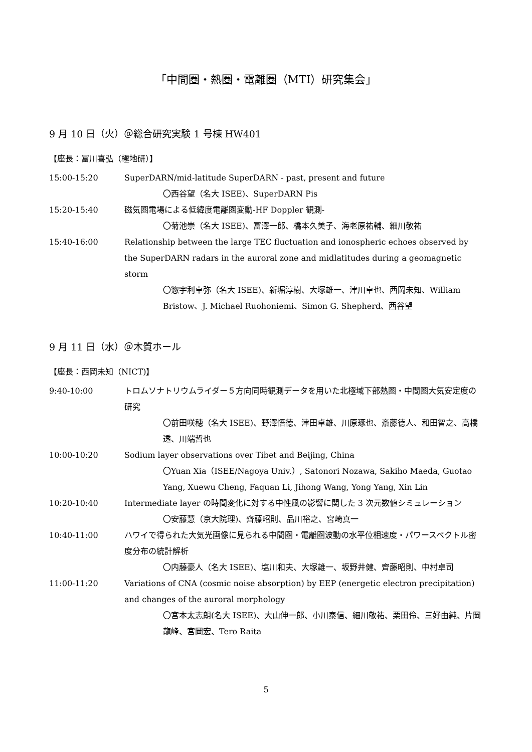「中間圏・熱圏・電離圏（MTI）研究集会」
9 月 10 日（火）＠総合研究実験 1 号棟 HW401
【座長：冨川喜弘（極地研）】
15:00-15:20 SuperDARN/mid-latitude SuperDARN - past, present and future
〇西谷望（名大 ISEE)、SuperDARN Pis
15:20-15:40 磁気圏電場による低緯度電離圏変動-HF Doppler 観測-
〇菊池崇（名大 ISEE)、冨澤一郎、橋本久美子、海老原祐輔、細川敬祐
15:40-16:00 Relationship between the large TEC fluctuation and ionospheric echoes observed by the SuperDARN radars in the auroral zone and midlatitudes during a geomagnetic storm
〇惣宇利卓弥（名大 ISEE)、新堀淳樹、大塚雄一、津川卓也、西岡未知、William Bristow、J. Michael Ruohoniemi、Simon G. Shepherd、西谷望
9 月 11 日（水）＠木質ホール
【座長：西岡未知（NICT)】
9:40-10:00 トロムソナトリウムライダー５方向同時観測データを用いた北極域下部熱圏・中間圏大気安定度の研究
〇前田咲穂（名大 ISEE)、野澤悟徳、津田卓雄、川原琢也、斎藤徳人、和田智之、高橋透、川端哲也
10:00-10:20 Sodium layer observations over Tibet and Beijing, China
〇Yuan Xia（ISEE/Nagoya Univ.）, Satonori Nozawa, Sakiho Maeda, Guotao Yang, Xuewu Cheng, Faquan Li, Jihong Wang, Yong Yang, Xin Lin
10:20-10:40 Intermediate layer の時間変化に対する中性風の影響に関した 3 次元数値シミュレーション
〇安藤慧（京大院理)、齊藤昭則、品川裕之、宮崎真一
10:40-11:00 ハワイで得られた大気光画像に見られる中間圏・電離圏波動の水平位相速度・パワースペクトル密度分布の統計解析
〇内藤豪人（名大 ISEE)、塩川和夫、大塚雄一、坂野井健、齊藤昭則、中村卓司
11:00-11:20 Variations of CNA (cosmic noise absorption) by EEP (energetic electron precipitation) and changes of the auroral morphology
〇宮本太志朗(名大 ISEE)、大山伸一郎、小川泰信、細川敬祐、栗田伶、三好由純、片岡龍峰、宮岡宏、Tero Raita
5